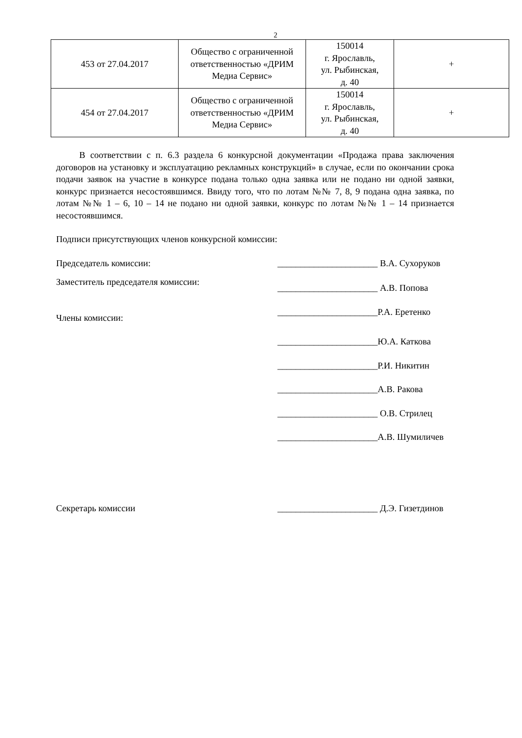2
| 453 от 27.04.2017 | Общество с ограниченной ответственностью «ДРИМ Медиа Сервис» | 150014 г. Ярославль, ул. Рыбинская, д. 40 | + |
| 454 от 27.04.2017 | Общество с ограниченной ответственностью «ДРИМ Медиа Сервис» | 150014 г. Ярославль, ул. Рыбинская, д. 40 | + |
В соответствии с п. 6.3 раздела 6 конкурсной документации «Продажа права заключения договоров на установку и эксплуатацию рекламных конструкций» в случае, если по окончании срока подачи заявок на участие в конкурсе подана только одна заявка или не подано ни одной заявки, конкурс признается несостоявшимся. Ввиду того, что по лотам №№ 7, 8, 9 подана одна заявка, по лотам №№ 1 – 6, 10 – 14 не подано ни одной заявки, конкурс по лотам №№ 1 – 14 признается несостоявшимся.
Подписи присутствующих членов конкурсной комиссии:
Председатель комиссии: ______________________ В.А. Сухоруков
Заместитель председателя комиссии:
______________________ А.В. Попова
Члены комиссии:
______________________Р.А. Еретенко
______________________Ю.А. Каткова
______________________Р.И. Никитин
______________________А.В. Ракова
______________________ О.В. Стрилец
______________________А.В. Шумиличев
Секретарь комиссии ______________________ Д.Э. Гизетдинов